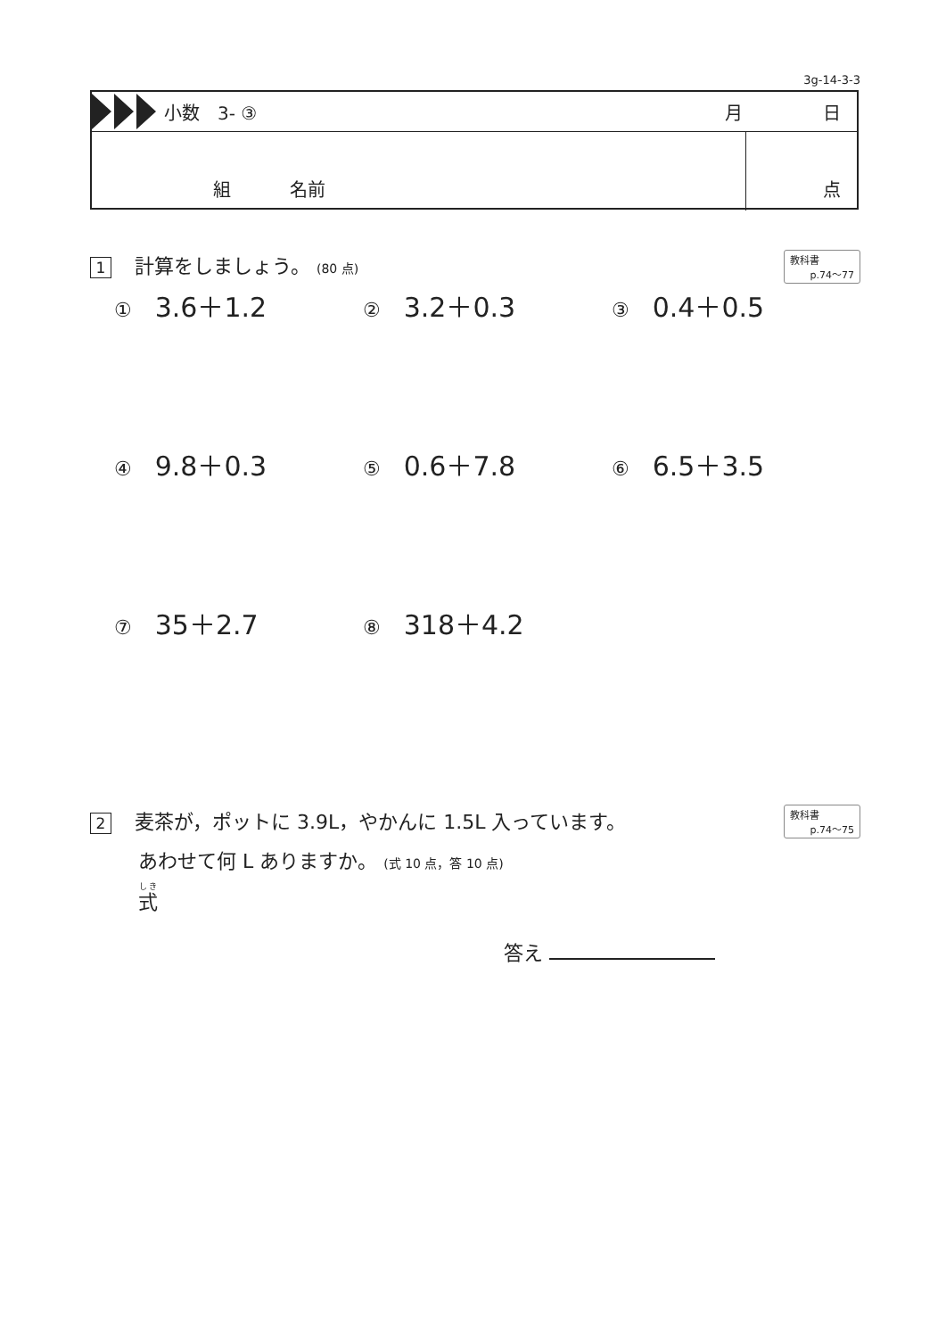3g-14-3-3
小数　3- ③ 月 日
組 名前 点
1 計算をしましょう。 (80 点)
教科書
p.74～77
① 3.6＋1.2
② 3.2＋0.3
③ 0.4＋0.5
④ 9.8＋0.3
⑤ 0.6＋7.8
⑥ 6.5＋3.5
⑦ 35＋2.7
⑧ 318＋4.2
2 麦茶が，ポットに 3.9L，やかんに 1.5L 入っています。
あわせて何 L ありますか。 (式 10 点，答 10 点)
式
教科書
p.74～75
答え